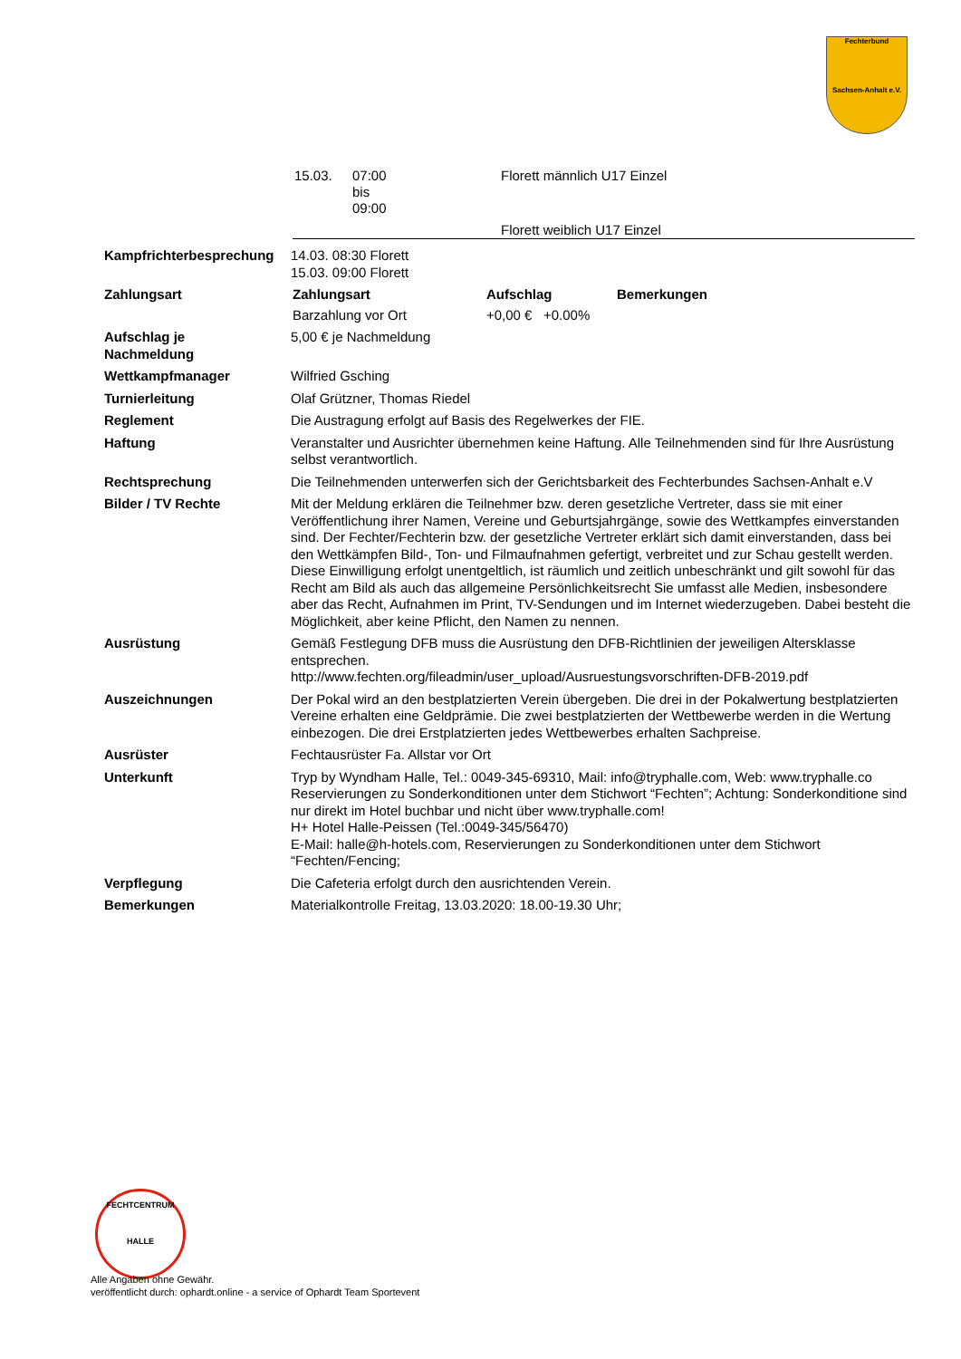Fechterbund
Sachsen-Anhalt e.V.
| 15.03. | 07:00 bis 09:00 | Florett männlich U17 Einzel |
| | | Florett weiblich U17 Einzel |
| Kampfrichterbesprechung | 14.03. 08:30 Florett 15.03. 09:00 Florett |
| Zahlungsart | / Zahlungsart / Aufschlag / Bemerkungen / / --- / --- / --- / / Barzahlung vor Ort / +0,00 € +0.00% / / |
| Aufschlag je Nachmeldung | 5,00 € je Nachmeldung |
| Wettkampfmanager | Wilfried Gsching |
| Turnierleitung | Olaf Grützner, Thomas Riedel |
| Reglement | Die Austragung erfolgt auf Basis des Regelwerkes der FIE. |
| Haftung | Veranstalter und Ausrichter übernehmen keine Haftung. Alle Teilnehmenden sind für Ihre Ausrüstung selbst verantwortlich. |
| Rechtsprechung | Die Teilnehmenden unterwerfen sich der Gerichtsbarkeit des Fechterbundes Sachsen-Anhalt e.V |
| Bilder / TV Rechte | Mit der Meldung erklären die Teilnehmer bzw. deren gesetzliche Vertreter, dass sie mit einer Veröffentlichung ihrer Namen, Vereine und Geburtsjahrgänge, sowie des Wettkampfes einverstanden sind. Der Fechter/Fechterin bzw. der gesetzliche Vertreter erklärt sich damit einverstanden, dass bei den Wettkämpfen Bild-, Ton- und Filmaufnahmen gefertigt, verbreitet und zur Schau gestellt werden. Diese Einwilligung erfolgt unentgeltlich, ist räumlich und zeitlich unbeschränkt und gilt sowohl für das Recht am Bild als auch das allgemeine Persönlichkeitsrecht Sie umfasst alle Medien, insbesondere aber das Recht, Aufnahmen im Print, TV-Sendungen und im Internet wiederzugeben. Dabei besteht die Möglichkeit, aber keine Pflicht, den Namen zu nennen. |
| Ausrüstung | Gemäß Festlegung DFB muss die Ausrüstung den DFB-Richtlinien der jeweiligen Altersklasse entsprechen. http://www.fechten.org/fileadmin/user_upload/Ausruestungsvorschriften-DFB-2019.pdf |
| Auszeichnungen | Der Pokal wird an den bestplatzierten Verein übergeben. Die drei in der Pokalwertung bestplatzierten Vereine erhalten eine Geldprämie. Die zwei bestplatzierten der Wettbewerbe werden in die Wertung einbezogen. Die drei Erstplatzierten jedes Wettbewerbes erhalten Sachpreise. |
| Ausrüster | Fechtausrüster Fa. Allstar vor Ort |
| Unterkunft | Tryp by Wyndham Halle, Tel.: 0049-345-69310, Mail: info@tryphalle.com, Web: www.tryphalle.co Reservierungen zu Sonderkonditionen unter dem Stichwort “Fechten”; Achtung: Sonderkonditione sind nur direkt im Hotel buchbar und nicht über www.tryphalle.com! H+ Hotel Halle-Peissen (Tel.:0049-345/56470) E-Mail: halle@h-hotels.com, Reservierungen zu Sonderkonditionen unter dem Stichwort “Fechten/Fencing; |
| Verpflegung | Die Cafeteria erfolgt durch den ausrichtenden Verein. |
| Bemerkungen | Materialkontrolle Freitag, 13.03.2020: 18.00-19.30 Uhr; |
FECHTCENTRUM
HALLE
Alle Angaben ohne Gewähr.
veröffentlicht durch: ophardt.online - a service of Ophardt Team Sportevent